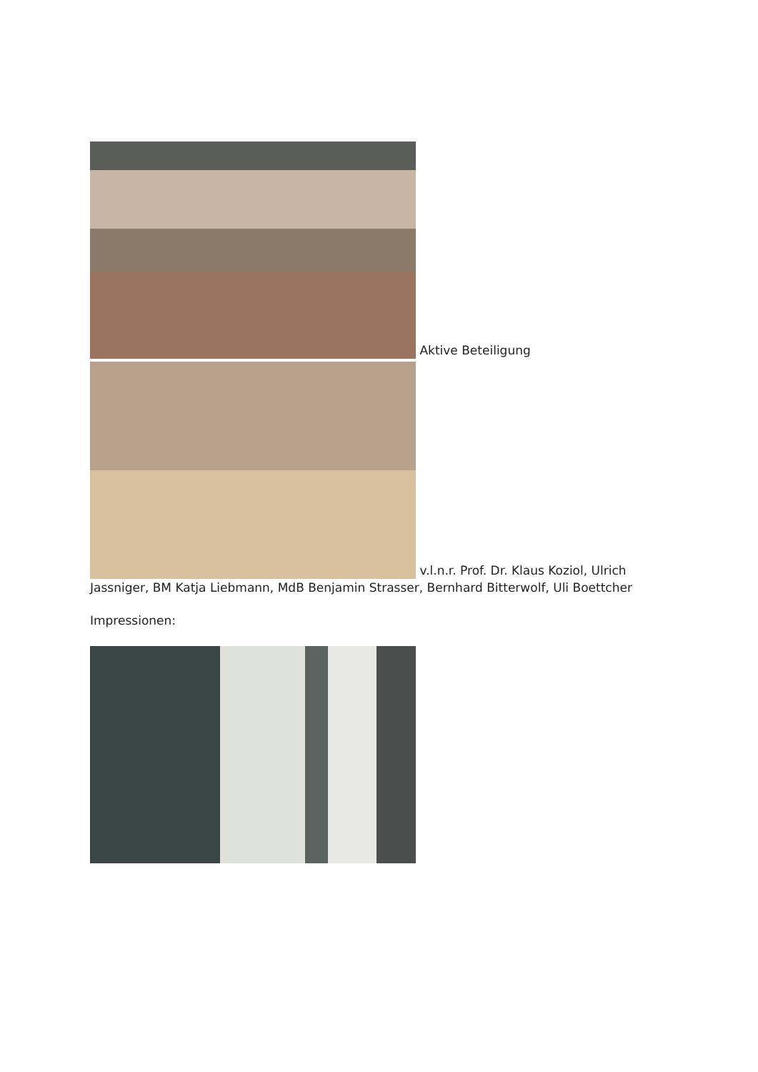Aktive Beteiligung
v.l.n.r. Prof. Dr. Klaus Koziol, Ulrich Jassniger, BM Katja Liebmann, MdB Benjamin Strasser, Bernhard Bitterwolf, Uli Boettcher
Impressionen: